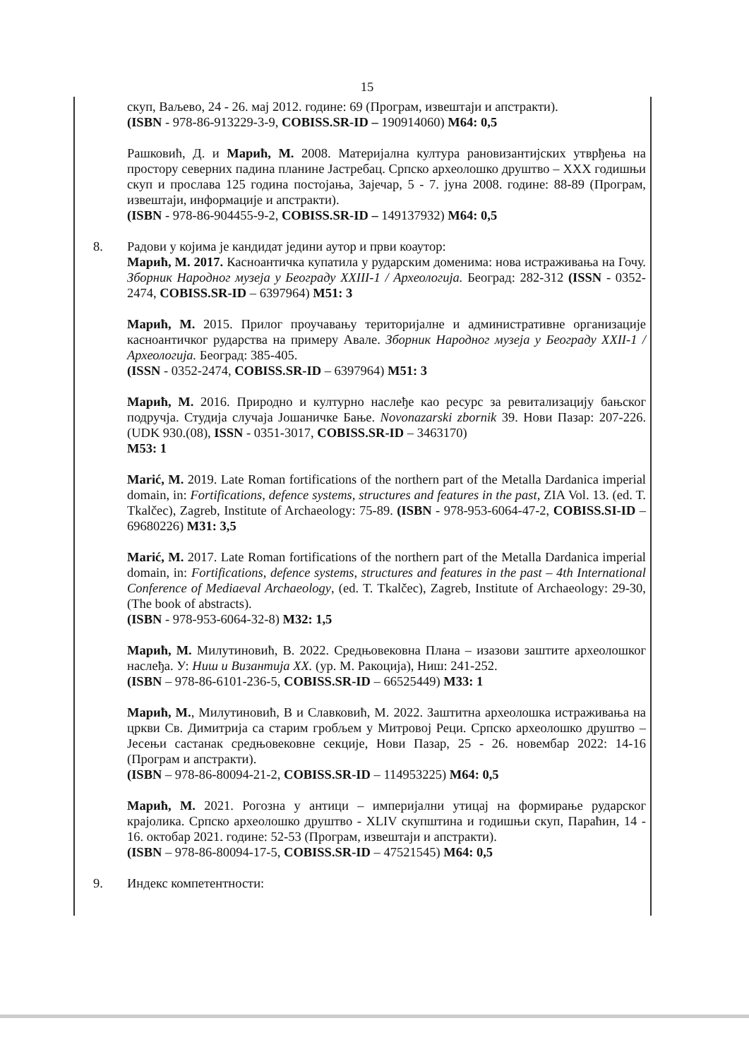15
скуп, Ваљево, 24 - 26. мај 2012. године: 69 (Програм, извештаји и апстракти).
(ISBN - 978-86-913229-3-9, COBISS.SR-ID – 190914060) M64: 0,5
Рашковић, Д. и Марић, М. 2008. Материјална култура рановизантијских утврђења на простору северних падина планине Јастребац. Српско археолошко друштво – XXX годишњи скуп и прослава 125 година постојања, Зајечар, 5 - 7. јуна 2008. године: 88-89 (Програм, извештаји, информације и апстракти).
(ISBN - 978-86-904455-9-2, COBISS.SR-ID – 149137932) M64: 0,5
8. Радови у којима је кандидат једини аутор и први коаутор:
Марић, М. 2017. Касноантичка купатила у рударским доменима: нова истраживања на Гочу. Зборник Народног музеја у Београду XXIII-1 / Археологија. Београд: 282-312 (ISSN - 0352-2474, COBISS.SR-ID – 6397964) M51: 3
Марић, М. 2015. Прилог проучавању територијалне и административне организације касноантичког рударства на примеру Авале. Зборник Народног музеја у Београду XXII-1 / Археологија. Београд: 385-405.
(ISSN - 0352-2474, COBISS.SR-ID – 6397964) M51: 3
Марић, М. 2016. Природно и културно наслеђе као ресурс за ревитализацију бањског подручја. Студија случаја Јошаничке Бање. Novonazarski zbornik 39. Нови Пазар: 207-226. (UDK 930.(08), ISSN - 0351-3017, COBISS.SR-ID – 3463170)
M53: 1
Marić, M. 2019. Late Roman fortifications of the northern part of the Metalla Dardanica imperial domain, in: Fortifications, defence systems, structures and features in the past, ZIA Vol. 13. (ed. T. Tkalčec), Zagreb, Institute of Archaeology: 75-89. (ISBN - 978-953-6064-47-2, COBISS.SI-ID – 69680226) M31: 3,5
Marić, M. 2017. Late Roman fortifications of the northern part of the Metalla Dardanica imperial domain, in: Fortifications, defence systems, structures and features in the past – 4th International Conference of Mediaeval Archaeology, (ed. T. Tkalčec), Zagreb, Institute of Archaeology: 29-30, (The book of abstracts).
(ISBN - 978-953-6064-32-8) M32: 1,5
Марић, М. Милутиновић, В. 2022. Средњовековна Плана – изазови заштите археолошког наслеђа. У: Ниш и Византија XX. (ур. М. Ракоција), Ниш: 241-252.
(ISBN – 978-86-6101-236-5, COBISS.SR-ID – 66525449) M33: 1
Марић, М., Милутиновић, В и Славковић, М. 2022. Заштитна археолошка истраживања на цркви Св. Димитрија са старим гробљем у Митровој Реци. Српско археолошко друштво – Јесењи састанак средњовековне секције, Нови Пазар, 25 - 26. новембар 2022: 14-16 (Програм и апстракти).
(ISBN – 978-86-80094-21-2, COBISS.SR-ID – 114953225) M64: 0,5
Марић, М. 2021. Рогозна у антици – империјални утицај на формирање рударског крајолика. Српско археолошко друштво - XLIV скупштина и годишњи скуп, Параћин, 14 - 16. октобар 2021. године: 52-53 (Програм, извештаји и апстракти).
(ISBN – 978-86-80094-17-5, COBISS.SR-ID – 47521545) M64: 0,5
9. Индекс компетентности: